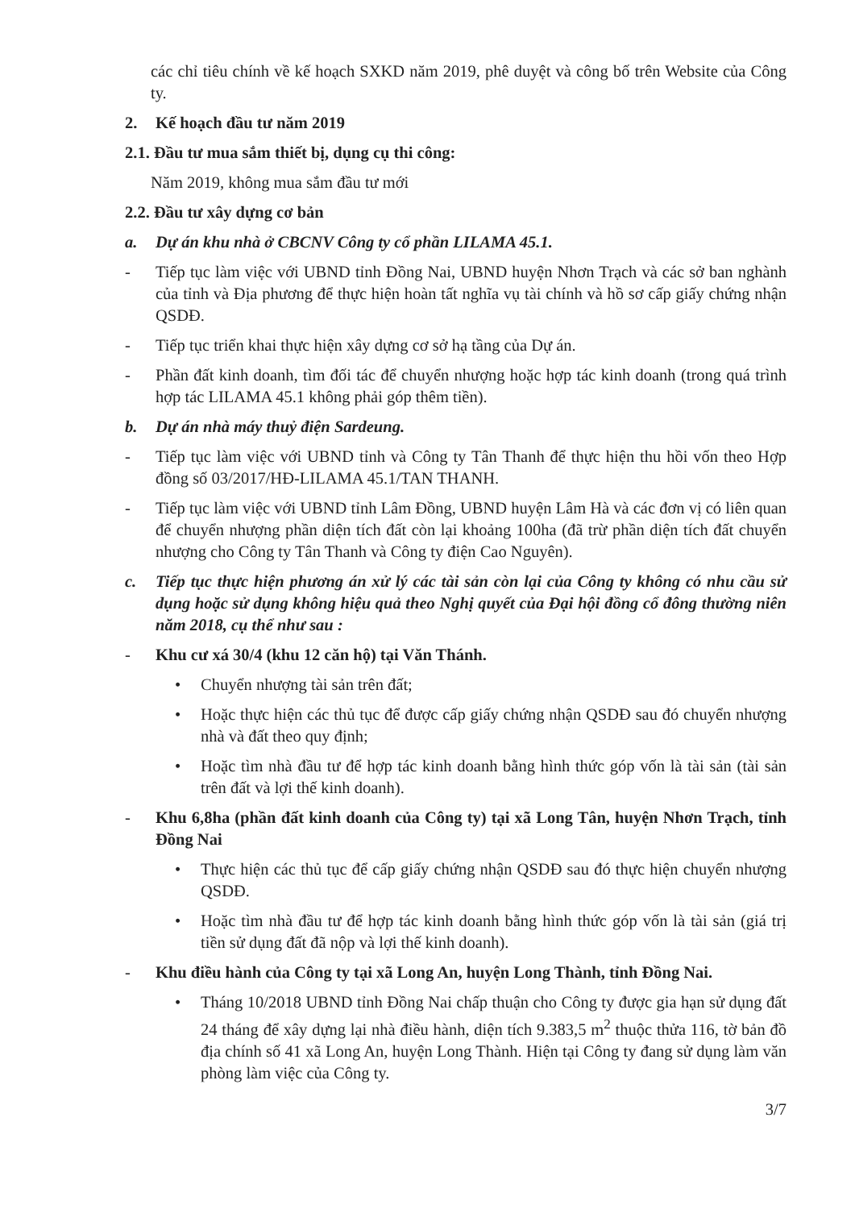các chỉ tiêu chính về kế hoạch SXKD năm 2019, phê duyệt và công bố trên Website của Công ty.
2. Kế hoạch đầu tư năm 2019
2.1. Đầu tư mua sắm thiết bị, dụng cụ thi công:
Năm 2019, không mua sắm đầu tư mới
2.2. Đầu tư xây dựng cơ bản
a. Dự án khu nhà ở CBCNV Công ty cổ phần LILAMA 45.1.
- Tiếp tục làm việc với UBND tỉnh Đồng Nai, UBND huyện Nhơn Trạch và các sở ban nghành của tỉnh và Địa phương để thực hiện hoàn tất nghĩa vụ tài chính và hồ sơ cấp giấy chứng nhận QSDĐ.
- Tiếp tục triển khai thực hiện xây dựng cơ sở hạ tầng của Dự án.
- Phần đất kinh doanh, tìm đối tác để chuyển nhượng hoặc hợp tác kinh doanh (trong quá trình hợp tác LILAMA 45.1 không phải góp thêm tiền).
b. Dự án nhà máy thuỷ điện Sardeung.
- Tiếp tục làm việc với UBND tỉnh và Công ty Tân Thanh để thực hiện thu hồi vốn theo Hợp đồng số 03/2017/HĐ-LILAMA 45.1/TAN THANH.
- Tiếp tục làm việc với UBND tỉnh Lâm Đồng, UBND huyện Lâm Hà và các đơn vị có liên quan để chuyển nhượng phần diện tích đất còn lại khoảng 100ha (đã trừ phần diện tích đất chuyển nhượng cho Công ty Tân Thanh và Công ty điện Cao Nguyên).
c. Tiếp tục thực hiện phương án xử lý các tài sản còn lại của Công ty không có nhu cầu sử dụng hoặc sử dụng không hiệu quả theo Nghị quyết của Đại hội đồng cổ đông thường niên năm 2018, cụ thể như sau :
- Khu cư xá 30/4 (khu 12 căn hộ) tại Văn Thánh.
• Chuyển nhượng tài sản trên đất;
• Hoặc thực hiện các thủ tục để được cấp giấy chứng nhận QSDĐ sau đó chuyển nhượng nhà và đất theo quy định;
• Hoặc tìm nhà đầu tư để hợp tác kinh doanh bằng hình thức góp vốn là tài sản (tài sản trên đất và lợi thế kinh doanh).
- Khu 6,8ha (phần đất kinh doanh của Công ty) tại xã Long Tân, huyện Nhơn Trạch, tỉnh Đồng Nai
• Thực hiện các thủ tục để cấp giấy chứng nhận QSDĐ sau đó thực hiện chuyển nhượng QSDĐ.
• Hoặc tìm nhà đầu tư để hợp tác kinh doanh bằng hình thức góp vốn là tài sản (giá trị tiền sử dụng đất đã nộp và lợi thế kinh doanh).
- Khu điều hành của Công ty tại xã Long An, huyện Long Thành, tỉnh Đồng Nai.
• Tháng 10/2018 UBND tỉnh Đồng Nai chấp thuận cho Công ty được gia hạn sử dụng đất 24 tháng để xây dựng lại nhà điều hành, diện tích 9.383,5 m<sup>2</sup> thuộc thửa 116, tờ bản đồ địa chính số 41 xã Long An, huyện Long Thành. Hiện tại Công ty đang sử dụng làm văn phòng làm việc của Công ty.
3/7